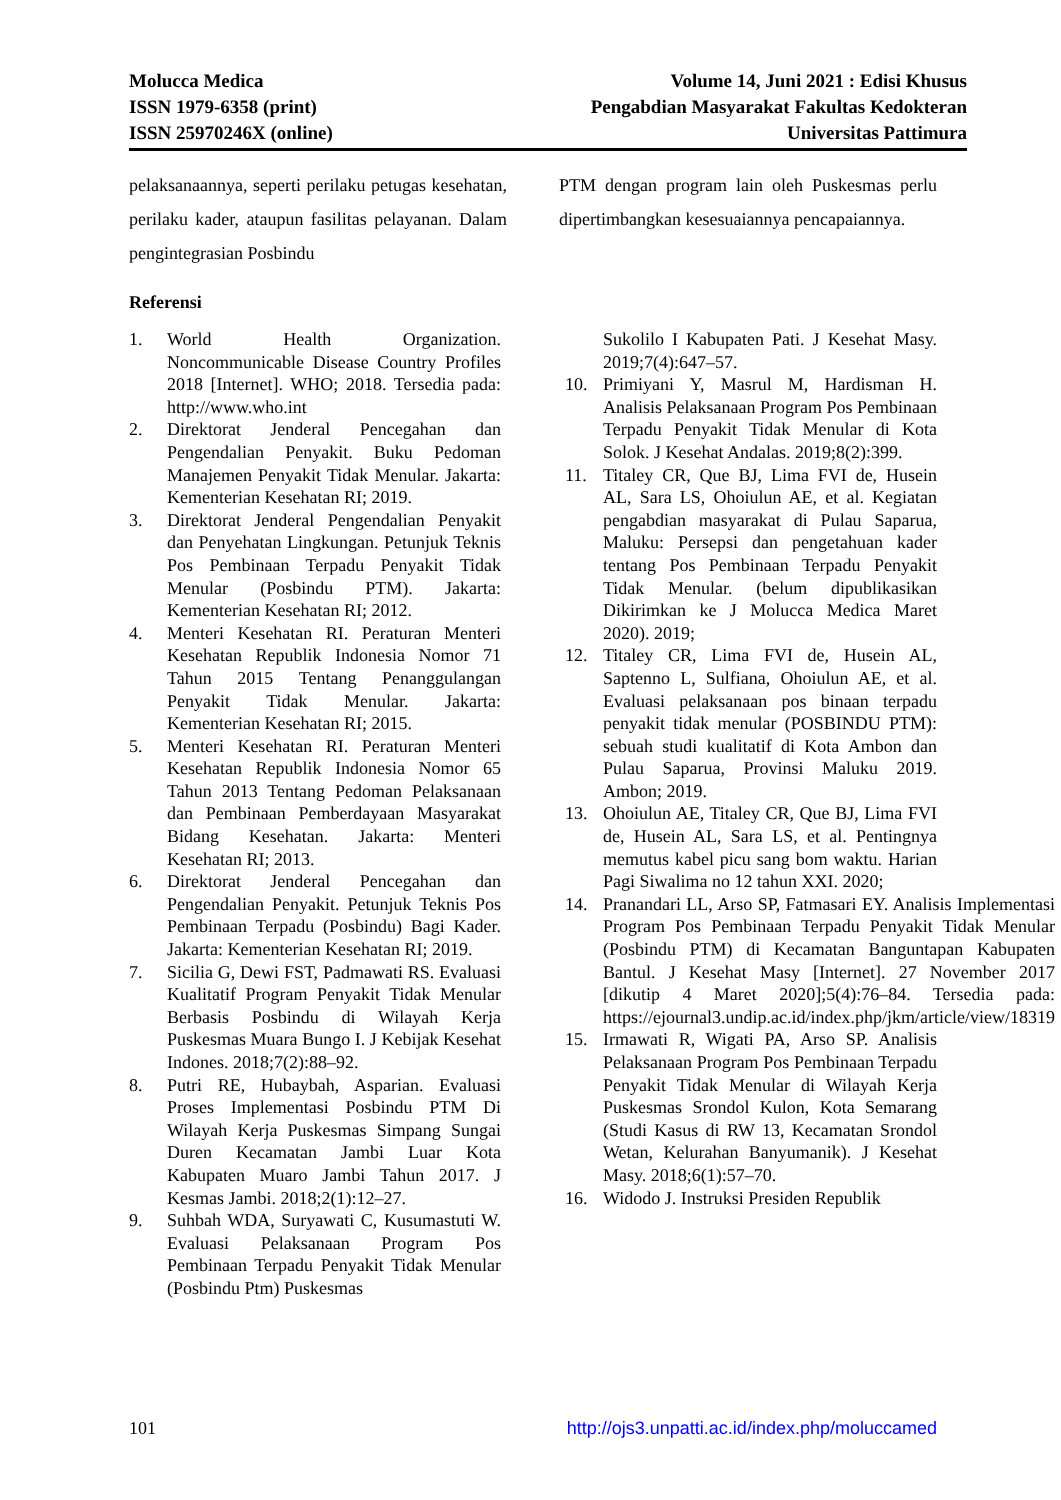Molucca Medica
ISSN 1979-6358 (print)
ISSN 25970246X (online)
Volume 14, Juni 2021 : Edisi Khusus
Pengabdian Masyarakat Fakultas Kedokteran
Universitas Pattimura
pelaksanaannya, seperti perilaku petugas kesehatan, perilaku kader, ataupun fasilitas pelayanan. Dalam pengintegrasian Posbindu
PTM dengan program lain oleh Puskesmas perlu dipertimbangkan kesesuaiannya pencapaiannya.
Referensi
1. World Health Organization. Noncommunicable Disease Country Profiles 2018 [Internet]. WHO; 2018. Tersedia pada: http://www.who.int
2. Direktorat Jenderal Pencegahan dan Pengendalian Penyakit. Buku Pedoman Manajemen Penyakit Tidak Menular. Jakarta: Kementerian Kesehatan RI; 2019.
3. Direktorat Jenderal Pengendalian Penyakit dan Penyehatan Lingkungan. Petunjuk Teknis Pos Pembinaan Terpadu Penyakit Tidak Menular (Posbindu PTM). Jakarta: Kementerian Kesehatan RI; 2012.
4. Menteri Kesehatan RI. Peraturan Menteri Kesehatan Republik Indonesia Nomor 71 Tahun 2015 Tentang Penanggulangan Penyakit Tidak Menular. Jakarta: Kementerian Kesehatan RI; 2015.
5. Menteri Kesehatan RI. Peraturan Menteri Kesehatan Republik Indonesia Nomor 65 Tahun 2013 Tentang Pedoman Pelaksanaan dan Pembinaan Pemberdayaan Masyarakat Bidang Kesehatan. Jakarta: Menteri Kesehatan RI; 2013.
6. Direktorat Jenderal Pencegahan dan Pengendalian Penyakit. Petunjuk Teknis Pos Pembinaan Terpadu (Posbindu) Bagi Kader. Jakarta: Kementerian Kesehatan RI; 2019.
7. Sicilia G, Dewi FST, Padmawati RS. Evaluasi Kualitatif Program Penyakit Tidak Menular Berbasis Posbindu di Wilayah Kerja Puskesmas Muara Bungo I. J Kebijak Kesehat Indones. 2018;7(2):88–92.
8. Putri RE, Hubaybah, Asparian. Evaluasi Proses Implementasi Posbindu PTM Di Wilayah Kerja Puskesmas Simpang Sungai Duren Kecamatan Jambi Luar Kota Kabupaten Muaro Jambi Tahun 2017. J Kesmas Jambi. 2018;2(1):12–27.
9. Suhbah WDA, Suryawati C, Kusumastuti W. Evaluasi Pelaksanaan Program Pos Pembinaan Terpadu Penyakit Tidak Menular (Posbindu Ptm) Puskesmas
Sukolilo I Kabupaten Pati. J Kesehat Masy. 2019;7(4):647–57.
10. Primiyani Y, Masrul M, Hardisman H. Analisis Pelaksanaan Program Pos Pembinaan Terpadu Penyakit Tidak Menular di Kota Solok. J Kesehat Andalas. 2019;8(2):399.
11. Titaley CR, Que BJ, Lima FVI de, Husein AL, Sara LS, Ohoiulun AE, et al. Kegiatan pengabdian masyarakat di Pulau Saparua, Maluku: Persepsi dan pengetahuan kader tentang Pos Pembinaan Terpadu Penyakit Tidak Menular. (belum dipublikasikan Dikirimkan ke J Molucca Medica Maret 2020). 2019;
12. Titaley CR, Lima FVI de, Husein AL, Saptenno L, Sulfiana, Ohoiulun AE, et al. Evaluasi pelaksanaan pos binaan terpadu penyakit tidak menular (POSBINDU PTM): sebuah studi kualitatif di Kota Ambon dan Pulau Saparua, Provinsi Maluku 2019. Ambon; 2019.
13. Ohoiulun AE, Titaley CR, Que BJ, Lima FVI de, Husein AL, Sara LS, et al. Pentingnya memutus kabel picu sang bom waktu. Harian Pagi Siwalima no 12 tahun XXI. 2020;
14. Pranandari LL, Arso SP, Fatmasari EY. Analisis Implementasi Program Pos Pembinaan Terpadu Penyakit Tidak Menular (Posbindu PTM) di Kecamatan Banguntapan Kabupaten Bantul. J Kesehat Masy [Internet]. 27 November 2017 [dikutip 4 Maret 2020];5(4):76–84. Tersedia pada: https://ejournal3.undip.ac.id/index.php/jkm/article/view/18319
15. Irmawati R, Wigati PA, Arso SP. Analisis Pelaksanaan Program Pos Pembinaan Terpadu Penyakit Tidak Menular di Wilayah Kerja Puskesmas Srondol Kulon, Kota Semarang (Studi Kasus di RW 13, Kecamatan Srondol Wetan, Kelurahan Banyumanik). J Kesehat Masy. 2018;6(1):57–70.
16. Widodo J. Instruksi Presiden Republik
101 http://ojs3.unpatti.ac.id/index.php/moluccamed